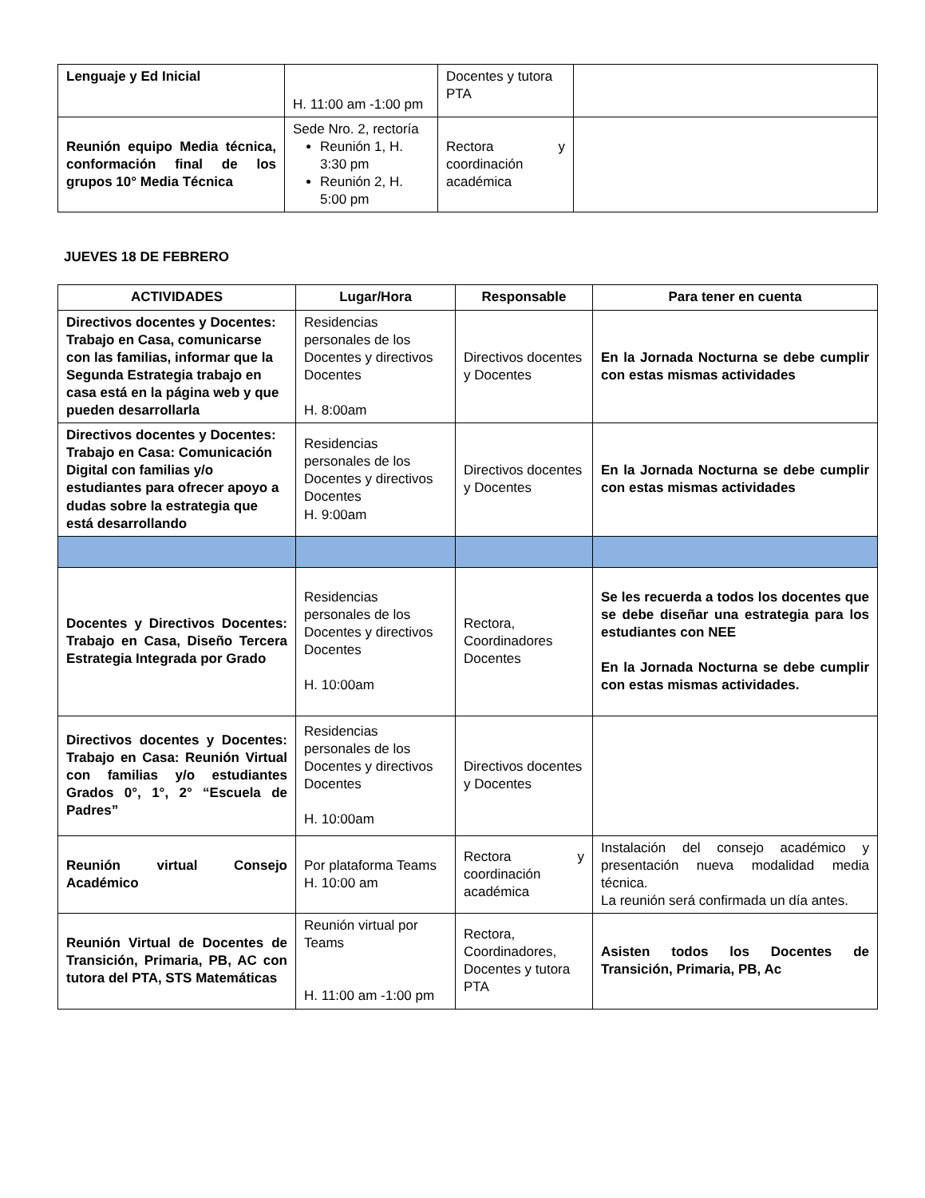| Lenguaje y Ed Inicial | H. 11:00 am -1:00 pm | Docentes y tutora PTA | |
| Reunión equipo Media técnica, conformación final de los grupos 10° Media Técnica | Sede Nro. 2, rectoría Reunión 1, H. 3:30 pm Reunión 2, H. 5:00 pm | Rectora y coordinación académica | |
JUEVES 18 DE FEBRERO
| ACTIVIDADES | Lugar/Hora | Responsable | Para tener en cuenta |
| --- | --- | --- | --- |
| Directivos docentes y Docentes: Trabajo en Casa, comunicarse con las familias, informar que la Segunda Estrategia trabajo en casa está en la página web y que pueden desarrollarla | Residencias personales de los Docentes y directivos Docentes H. 8:00am | Directivos docentes y Docentes | En la Jornada Nocturna se debe cumplir con estas mismas actividades |
| Directivos docentes y Docentes: Trabajo en Casa: Comunicación Digital con familias y/o estudiantes para ofrecer apoyo a dudas sobre la estrategia que está desarrollando | Residencias personales de los Docentes y directivos Docentes H. 9:00am | Directivos docentes y Docentes | En la Jornada Nocturna se debe cumplir con estas mismas actividades |
| Docentes y Directivos Docentes: Trabajo en Casa, Diseño Tercera Estrategia Integrada por Grado | Residencias personales de los Docentes y directivos Docentes H. 10:00am | Rectora, Coordinadores Docentes | Se les recuerda a todos los docentes que se debe diseñar una estrategia para los estudiantes con NEE En la Jornada Nocturna se debe cumplir con estas mismas actividades. |
| Directivos docentes y Docentes: Trabajo en Casa: Reunión Virtual con familias y/o estudiantes Grados 0°, 1°, 2° “Escuela de Padres” | Residencias personales de los Docentes y directivos Docentes H. 10:00am | Directivos docentes y Docentes | |
| Reunión virtual Consejo Académico | Por plataforma Teams H. 10:00 am | Rectora y coordinación académica | Instalación del consejo académico y presentación nueva modalidad media técnica. La reunión será confirmada un día antes. |
| Reunión Virtual de Docentes de Transición, Primaria, PB, AC con tutora del PTA, STS Matemáticas | Reunión virtual por Teams H. 11:00 am -1:00 pm | Rectora, Coordinadores, Docentes y tutora PTA | Asisten todos los Docentes de Transición, Primaria, PB, Ac |